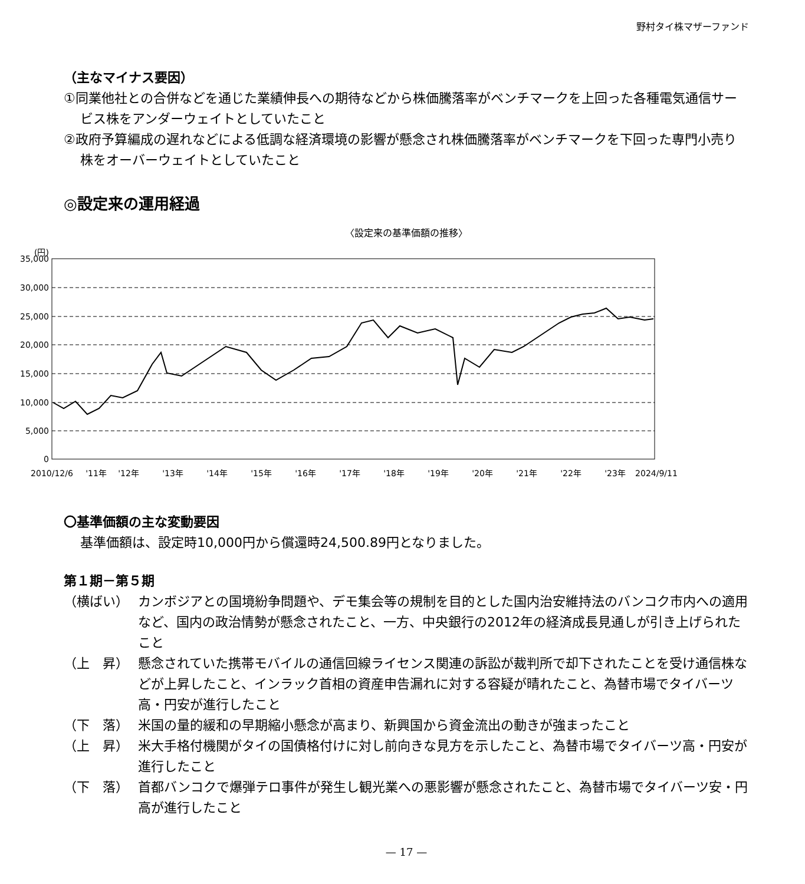野村タイ株マザーファンド
（主なマイナス要因）
①同業他社との合併などを通じた業績伸長への期待などから株価騰落率がベンチマークを上回った各種電気通信サービス株をアンダーウェイトとしていたこと
②政府予算編成の遅れなどによる低調な経済環境の影響が懸念され株価騰落率がベンチマークを下回った専門小売り株をオーバーウェイトとしていたこと
◎設定来の運用経過
〈設定来の基準価額の推移〉
(円)
35,000
30,000
25,000
20,000
15,000
10,000
5,000
0
2010/12/6
'11年
'12年
'13年
'14年
'15年
'16年
'17年
'18年
'19年
'20年
'21年
'22年
'23年
2024/9/11
〇基準価額の主な変動要因
基準価額は、設定時10,000円から償還時24,500.89円となりました。
第１期－第５期
（横ばい） カンボジアとの国境紛争問題や、デモ集会等の規制を目的とした国内治安維持法のバンコク市内への適用など、国内の政治情勢が懸念されたこと、一方、中央銀行の2012年の経済成長見通しが引き上げられたこと
（上　昇） 懸念されていた携帯モバイルの通信回線ライセンス関連の訴訟が裁判所で却下されたことを受け通信株などが上昇したこと、インラック首相の資産申告漏れに対する容疑が晴れたこと、為替市場でタイバーツ高・円安が進行したこと
（下　落） 米国の量的緩和の早期縮小懸念が高まり、新興国から資金流出の動きが強まったこと
（上　昇） 米大手格付機関がタイの国債格付けに対し前向きな見方を示したこと、為替市場でタイバーツ高・円安が進行したこと
（下　落） 首都バンコクで爆弾テロ事件が発生し観光業への悪影響が懸念されたこと、為替市場でタイバーツ安・円高が進行したこと
— 17 —